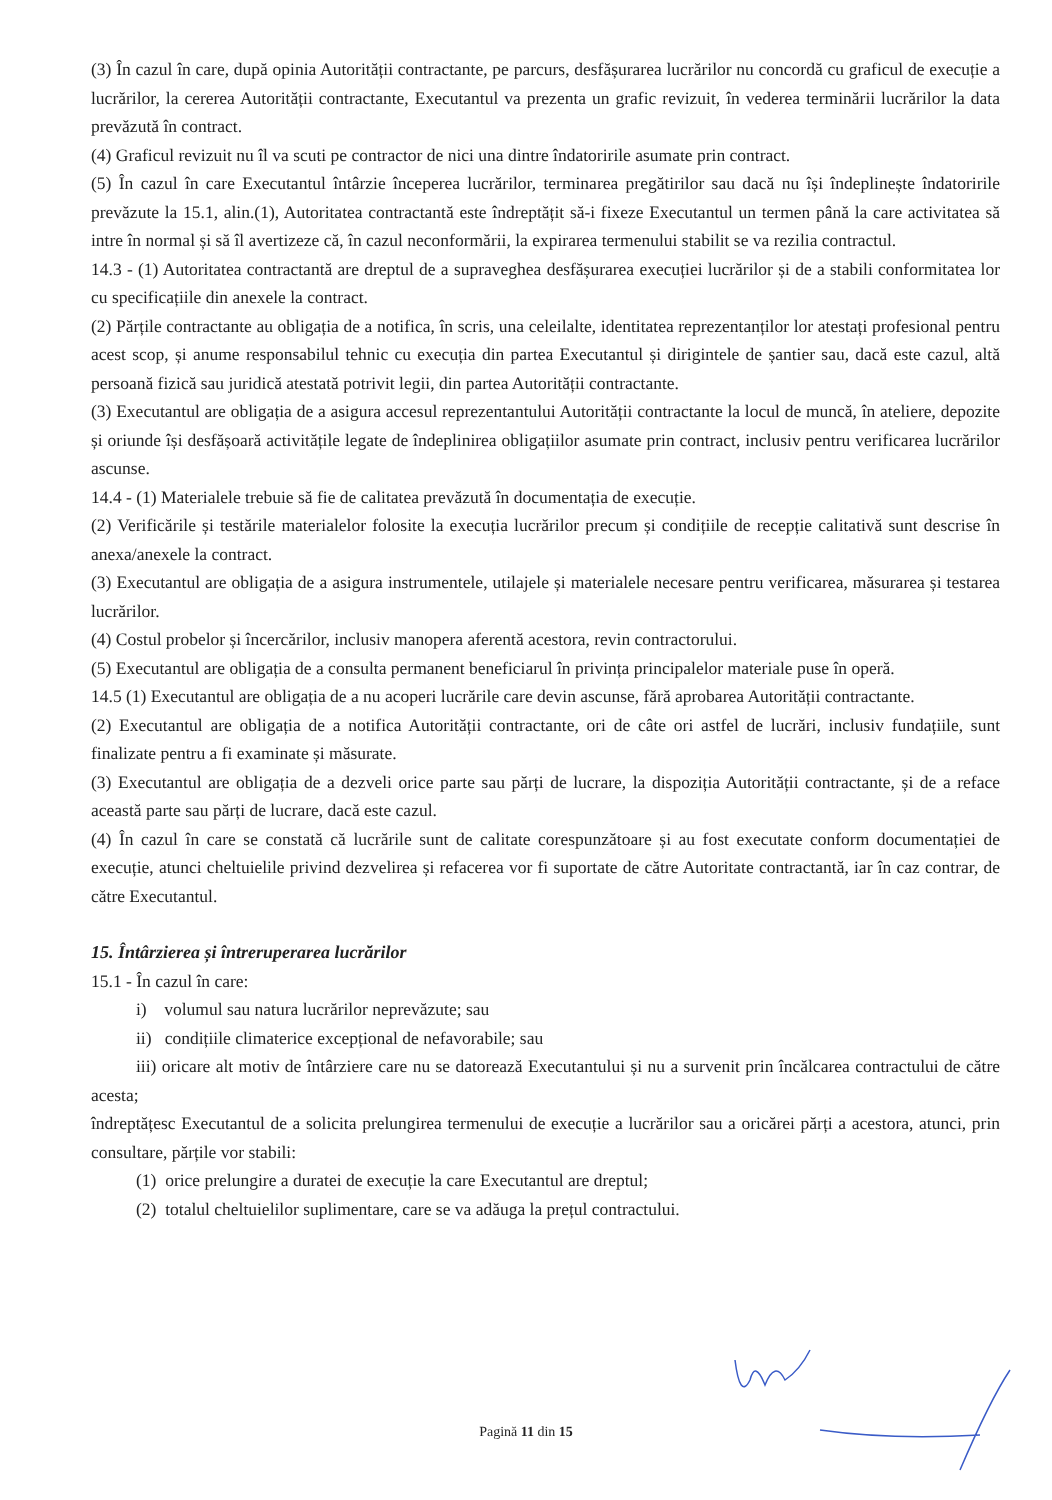(3) În cazul în care, după opinia Autorității contractante, pe parcurs, desfășurarea lucrărilor nu concordă cu graficul de execuție a lucrărilor, la cererea Autorității contractante, Executantul va prezenta un grafic revizuit, în vederea terminării lucrărilor la data prevăzută în contract.
(4) Graficul revizuit nu îl va scuti pe contractor de nici una dintre îndatoririle asumate prin contract.
(5) În cazul în care Executantul întârzie începerea lucrărilor, terminarea pregătirilor sau dacă nu își îndeplinește îndatoririle prevăzute la 15.1, alin.(1), Autoritatea contractantă este îndreptățit să-i fixeze Executantul un termen până la care activitatea să intre în normal și să îl avertizeze că, în cazul neconformării, la expirarea termenului stabilit se va rezilia contractul.
14.3 - (1) Autoritatea contractantă are dreptul de a supraveghea desfășurarea execuției lucrărilor și de a stabili conformitatea lor cu specificațiile din anexele la contract.
(2) Părțile contractante au obligația de a notifica, în scris, una celeilalte, identitatea reprezentanților lor atestați profesional pentru acest scop, și anume responsabilul tehnic cu execuția din partea Executantul și dirigintele de șantier sau, dacă este cazul, altă persoană fizică sau juridică atestată potrivit legii, din partea Autorității contractante.
(3) Executantul are obligația de a asigura accesul reprezentantului Autorității contractante la locul de muncă, în ateliere, depozite și oriunde își desfășoară activitățile legate de îndeplinirea obligațiilor asumate prin contract, inclusiv pentru verificarea lucrărilor ascunse.
14.4 - (1) Materialele trebuie să fie de calitatea prevăzută în documentația de execuție.
(2) Verificările și testările materialelor folosite la execuția lucrărilor precum și condițiile de recepție calitativă sunt descrise în anexa/anexele la contract.
(3) Executantul are obligația de a asigura instrumentele, utilajele și materialele necesare pentru verificarea, măsurarea și testarea lucrărilor.
(4) Costul probelor și încercărilor, inclusiv manopera aferentă acestora, revin contractorului.
(5) Executantul are obligația de a consulta permanent beneficiarul în privința principalelor materiale puse în operă.
14.5 (1) Executantul are obligația de a nu acoperi lucrările care devin ascunse, fără aprobarea Autorității contractante.
(2) Executantul are obligația de a notifica Autorității contractante, ori de câte ori astfel de lucrări, inclusiv fundațiile, sunt finalizate pentru a fi examinate și măsurate.
(3) Executantul are obligația de a dezveli orice parte sau părți de lucrare, la dispoziția Autorității contractante, și de a reface această parte sau părți de lucrare, dacă este cazul.
(4) În cazul în care se constată că lucrările sunt de calitate corespunzătoare și au fost executate conform documentației de execuție, atunci cheltuielile privind dezvelirea și refacerea vor fi suportate de către Autoritate contractantă, iar în caz contrar, de către Executantul.
15. Întârzierea și întreruperarea lucrărilor
15.1 - În cazul în care:
i) volumul sau natura lucrărilor neprevăzute; sau
ii) condițiile climaterice excepțional de nefavorabile; sau
iii) oricare alt motiv de întârziere care nu se datorează Executantului și nu a survenit prin încălcarea contractului de către acesta;
îndreptățesc Executantul de a solicita prelungirea termenului de execuție a lucrărilor sau a oricărei părți a acestora, atunci, prin consultare, părțile vor stabili:
(1) orice prelungire a duratei de execuție la care Executantul are dreptul;
(2) totalul cheltuielilor suplimentare, care se va adăuga la prețul contractului.
Pagină 11 din 15